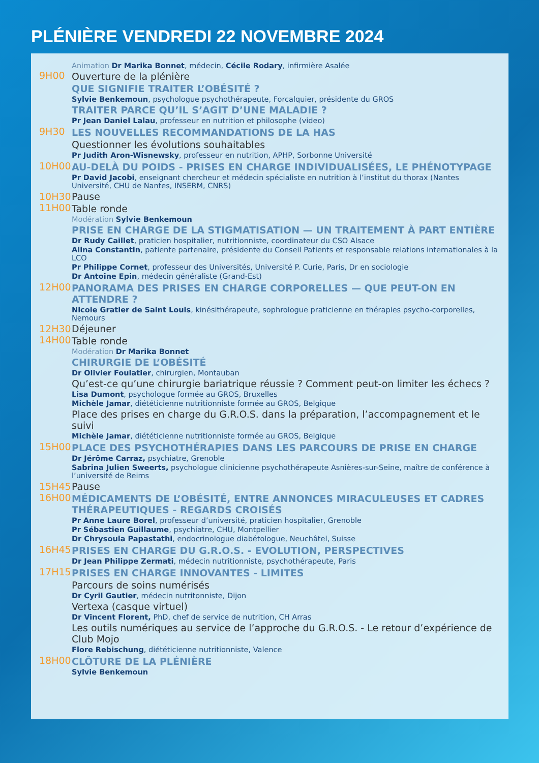PLÉNIÈRE VENDREDI 22 NOVEMBRE 2024
Animation Dr Marika Bonnet, médecin, Cécile Rodary, infirmière Asalée
9H00 Ouverture de la plénière
QUE SIGNIFIE TRAITER L’OBÉSITÉ ?
Sylvie Benkemoun, psychologue psychothérapeute, Forcalquier, présidente du GROS
TRAITER PARCE QU’IL S’AGIT D’UNE MALADIE ?
Pr Jean Daniel Lalau, professeur en nutrition et philosophe (video)
9H30 LES NOUVELLES RECOMMANDATIONS DE LA HAS
Questionner les évolutions souhaitables
Pr Judith Aron-Wisnewsky, professeur en nutrition, APHP, Sorbonne Université
10H00 AU-DELÀ DU POIDS - PRISES EN CHARGE INDIVIDUALISÉES, LE PHÉNOTYPAGE
Pr David Jacobi, enseignant chercheur et médecin spécialiste en nutrition à l’institut du thorax (Nantes Université, CHU de Nantes, INSERM, CNRS)
10H30 Pause
11H00 Table ronde
Modération Sylvie Benkemoun
PRISE EN CHARGE DE LA STIGMATISATION — UN TRAITEMENT À PART ENTIÈRE
Dr Rudy Caillet, praticien hospitalier, nutritionniste, coordinateur du CSO Alsace
Alina Constantin, patiente partenaire, présidente du Conseil Patients et responsable relations internationales à la LCO
Pr Philippe Cornet, professeur des Universités, Université P. Curie, Paris, Dr en sociologie
Dr Antoine Epin, médecin généraliste (Grand-Est)
12H00 PANORAMA DES PRISES EN CHARGE CORPORELLES — QUE PEUT-ON EN ATTENDRE ?
Nicole Gratier de Saint Louis, kinésithérapeute, sophrologue praticienne en thérapies psycho-corporelles, Nemours
12H30 Déjeuner
14H00 Table ronde
Modération Dr Marika Bonnet
CHIRURGIE DE L’OBÉSITÉ
Dr Olivier Foulatier, chirurgien, Montauban
Qu’est-ce qu’une chirurgie bariatrique réussie ? Comment peut-on limiter les échecs ?
Lisa Dumont, psychologue formée au GROS, Bruxelles
Michèle Jamar, diététicienne nutritionniste formée au GROS, Belgique
Place des prises en charge du G.R.O.S. dans la préparation, l’accompagnement et le suivi
Michèle Jamar, diététicienne nutritionniste formée au GROS, Belgique
15H00 PLACE DES PSYCHOTHÉRAPIES DANS LES PARCOURS DE PRISE EN CHARGE
Dr Jérôme Carraz, psychiatre, Grenoble
Sabrina Julien Sweerts, psychologue clinicienne psychothérapeute Asnières-sur-Seine, maître de conférence à l’université de Reims
15H45 Pause
16H00 MÉDICAMENTS DE L’OBÉSITÉ, ENTRE ANNONCES MIRACULEUSES ET CADRES THÉRAPEUTIQUES - REGARDS CROISÉS
Pr Anne Laure Borel, professeur d’université, praticien hospitalier, Grenoble
Pr Sébastien Guillaume, psychiatre, CHU, Montpellier
Dr Chrysoula Papastathi, endocrinologue diabétologue, Neuchâtel, Suisse
16H45 PRISES EN CHARGE DU G.R.O.S. - EVOLUTION, PERSPECTIVES
Dr Jean Philippe Zermati, médecin nutritionniste, psychothérapeute, Paris
17H15 PRISES EN CHARGE INNOVANTES - LIMITES
Parcours de soins numérisés
Dr Cyril Gautier, médecin nutritonniste, Dijon
Vertexa (casque virtuel)
Dr Vincent Florent, PhD, chef de service de nutrition, CH Arras
Les outils numériques au service de l’approche du G.R.O.S. - Le retour d’expérience de Club Mojo
Flore Rebischung, diététicienne nutritionniste, Valence
18H00 CLÔTURE DE LA PLÉNIÈRE
Sylvie Benkemoun